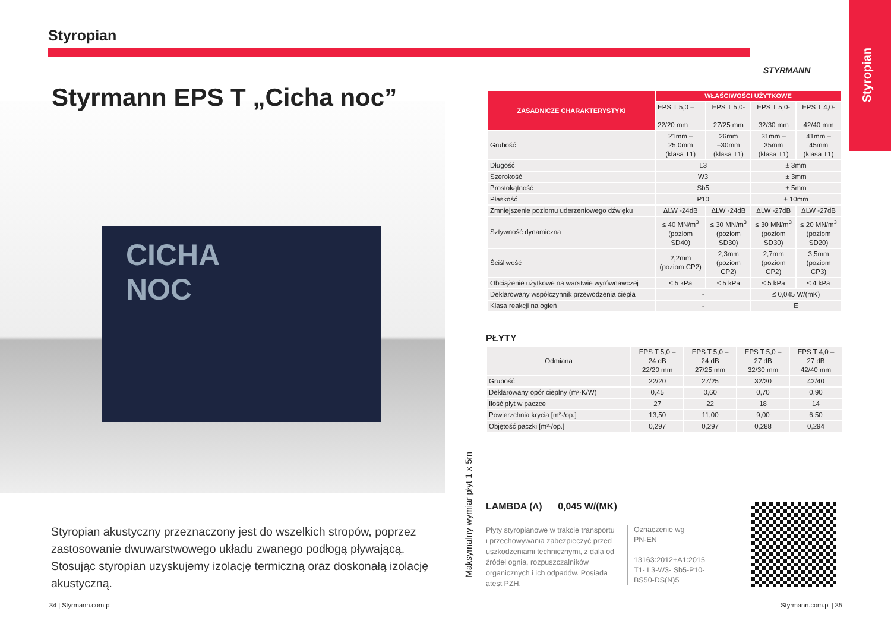Styropian
Styropian
STYRMANN
CICHA
NOC
Styrmann EPS T „Cicha noc”
| ZASADNICZE CHARAKTERYSTYKI | WŁAŚCIWOŚCI UŻYTKOWE | | | |
| --- | --- | --- | --- | --- |
| | EPS T 5,0 – 22/20 mm | EPS T 5,0- 27/25 mm | EPS T 5,0- 32/30 mm | EPS T 4,0- 42/40 mm |
| Grubość | 21mm – 25,0mm (klasa T1) | 26mm –30mm (klasa T1) | 31mm – 35mm (klasa T1) | 41mm – 45mm (klasa T1) |
| Długość | L3 | | ± 3mm | |
| Szerokość | W3 | | ± 3mm | |
| Prostokątność | Sb5 | | ± 5mm | |
| Płaskość | P10 | | ± 10mm | |
| Zmniejszenie poziomu uderzeniowego dźwięku | ΔLW -24dB | ΔLW -24dB | ΔLW -27dB | ΔLW -27dB |
| Sztywność dynamiczna | ≤ 40 MN/m<sup>3</sup> (poziom SD40) | ≤ 30 MN/m<sup>3</sup> (poziom SD30) | ≤ 30 MN/m<sup>3</sup> (poziom SD30) | ≤ 20 MN/m<sup>3</sup> (poziom SD20) |
| Ściśliwość | 2,2mm (poziom CP2) | 2,3mm (poziom CP2) | 2,7mm (poziom CP2) | 3,5mm (poziom CP3) |
| Obciążenie użytkowe na warstwie wyrównawczej | ≤ 5 kPa | ≤ 5 kPa | ≤ 5 kPa | ≤ 4 kPa |
| Deklarowany współczynnik przewodzenia ciepła | - | | ≤ 0,045 W/(mK) | |
| Klasa reakcji na ogień | - | | E | |
PŁYTY
| Odmiana | EPS T 5,0 – 24 dB 22/20 mm | EPS T 5,0 – 24 dB 27/25 mm | EPS T 5,0 – 27 dB 32/30 mm | EPS T 4,0 – 27 dB 42/40 mm |
| Grubość | 22/20 | 27/25 | 32/30 | 42/40 |
| Deklarowany opór cieplny (m²·K/W) | 0,45 | 0,60 | 0,70 | 0,90 |
| Ilość płyt w paczce | 27 | 22 | 18 | 14 |
| Powierzchnia krycia [m²·/op.] | 13,50 | 11,00 | 9,00 | 6,50 |
| Objętość paczki [m³·/op.] | 0,297 | 0,297 | 0,288 | 0,294 |
Maksymalny wymiar płyt 1 x 5m
LAMBDA (Λ) 0,045 W/(MK)
Płyty styropianowe w trakcie transportu i przechowywania zabezpieczyć przed uszkodzeniami technicznymi, z dala od źródeł ognia, rozpuszczalników organicznych i ich odpadów. Posiada atest PZH.
Oznaczenie wg
PN-EN
13163:2012+A1:2015
T1- L3-W3- Sb5-P10-
BS50-DS(N)5
Styropian akustyczny przeznaczony jest do wszelkich stropów, poprzez zastosowanie dwuwarstwowego układu zwanego podłogą pływającą. Stosując styropian uzyskujemy izolację termiczną oraz doskonałą izolację akustyczną.
34 | Styrmann.com.pl Styrmann.com.pl | 35